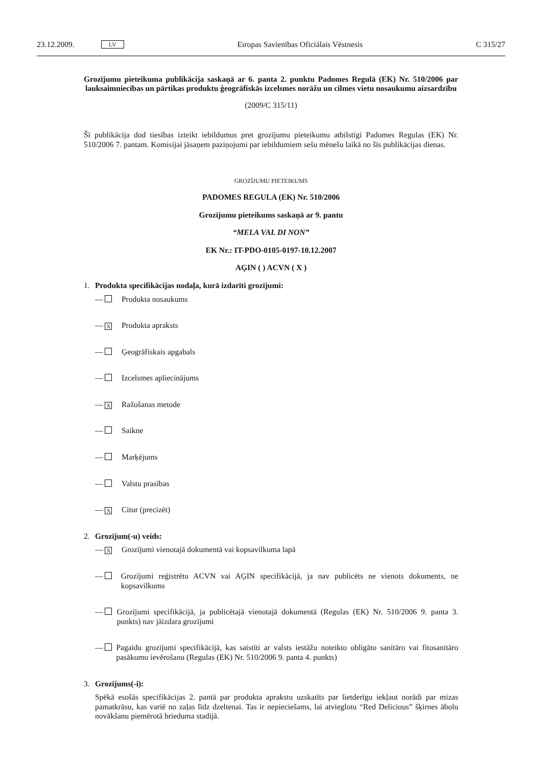23.12.2009. LV Eiropas Savienības Oficiālais Vēstnesis C 315/27
Grozījumu pieteikuma publikācija saskaņā ar 6. panta 2. punktu Padomes Regulā (EK) Nr. 510/2006 par lauksaimniecības un pārtikas produktu ģeogrāfiskās izcelsmes norāžu un cilmes vietu nosaukumu aizsardzību
(2009/C 315/11)
Šī publikācija dod tiesības izteikt iebildumus pret grozījumu pieteikumu atbilstīgi Padomes Regulas (EK) Nr. 510/2006 7. pantam. Komisijai jāsaņem paziņojumi par iebildumiem sešu mēnešu laikā no šīs publikācijas dienas.
GROZĪJUMU PIETEIKUMS
PADOMES REGULA (EK) Nr. 510/2006
Grozījumu pieteikums saskaņā ar 9. pantu
“MELA VAL DI NON”
EK Nr.: IT-PDO-0105-0197-10.12.2007
AĢIN ( ) ACVN ( X )
1. Produkta specifikācijas nodaļa, kurā izdarīti grozījumi:
— Produkta nosaukums
— X Produkta apraksts
— Ģeogrāfiskais apgabals
— Izcelsmes apliecinājums
— X Ražošanas metode
— Saikne
— Marķējums
— Valstu prasības
— X Citur (precizēt)
2. Grozījum(-u) veids:
— X Grozījumi vienotajā dokumentā vai kopsavilkuma lapā
— Grozījumi reģistrētu ACVN vai AĢIN specifikācijā, ja nav publicēts ne vienots dokuments, ne kopsavilkums
— Grozījumi specifikācijā, ja publicētajā vienotajā dokumentā (Regulas (EK) Nr. 510/2006 9. panta 3. punkts) nav jāizdara grozījumi
— Pagaidu grozījumi specifikācijā, kas saistīti ar valsts iestāžu noteikto obligāto sanitāro vai fitosanitāro pasākumu ievērošanu (Regulas (EK) Nr. 510/2006 9. panta 4. punkts)
3. Grozījums(-i):
Spēkā esošās specifikācijas 2. pantā par produkta aprakstu uzskatīts par lietderīgu iekļaut norādi par mizas pamatkrāsu, kas variē no zaļas līdz dzeltenai. Tas ir nepieciešams, lai atvieglotu “Red Delicious” šķirnes ābolu novākšanu piemērotā brieduma stadijā.